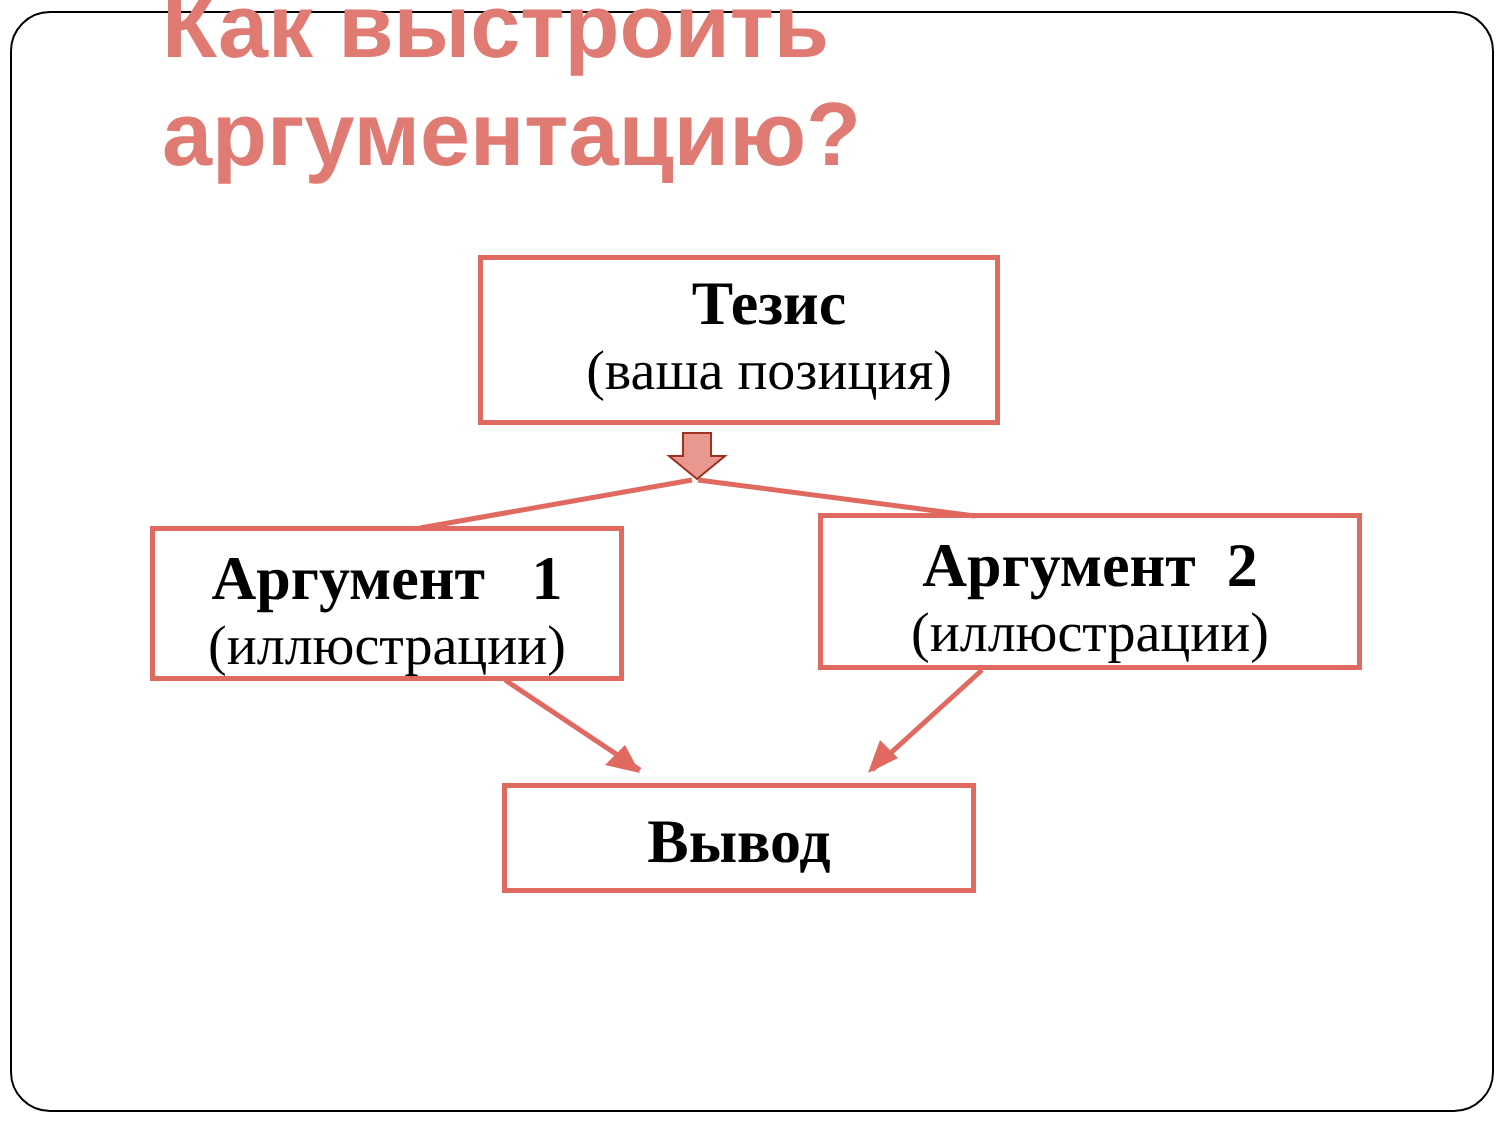Как выстроить
аргументацию?
Тезис
(ваша позиция)
Аргумент 1
(иллюстрации)
Аргумент 2
(иллюстрации)
Вывод